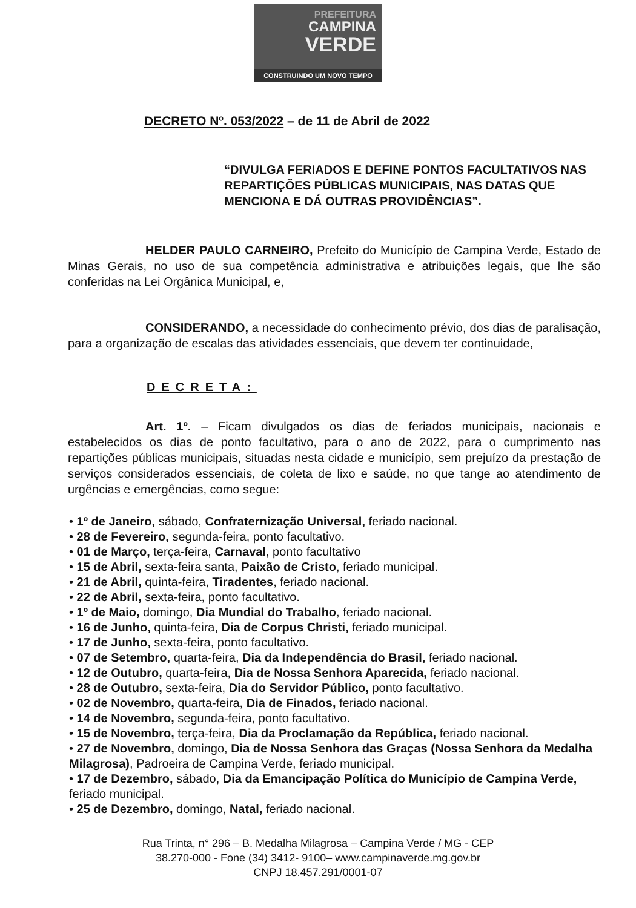PREFEITURA
CAMPINA
VERDE
CONSTRUINDO UM NOVO TEMPO
DECRETO Nº. 053/2022 – de 11 de Abril de 2022
“DIVULGA FERIADOS E DEFINE PONTOS FACULTATIVOS NAS REPARTIÇÕES PÚBLICAS MUNICIPAIS, NAS DATAS QUE MENCIONA E DÁ OUTRAS PROVIDÊNCIAS”.
HELDER PAULO CARNEIRO, Prefeito do Município de Campina Verde, Estado de Minas Gerais, no uso de sua competência administrativa e atribuições legais, que lhe são conferidas na Lei Orgânica Municipal, e,
CONSIDERANDO, a necessidade do conhecimento prévio, dos dias de paralisação, para a organização de escalas das atividades essenciais, que devem ter continuidade,
DECRETA:
Art. 1º. – Ficam divulgados os dias de feriados municipais, nacionais e estabelecidos os dias de ponto facultativo, para o ano de 2022, para o cumprimento nas repartições públicas municipais, situadas nesta cidade e município, sem prejuízo da prestação de serviços considerados essenciais, de coleta de lixo e saúde, no que tange ao atendimento de urgências e emergências, como segue:
• 1º de Janeiro, sábado, Confraternização Universal, feriado nacional.
• 28 de Fevereiro, segunda-feira, ponto facultativo.
• 01 de Março, terça-feira, Carnaval, ponto facultativo
• 15 de Abril, sexta-feira santa, Paixão de Cristo, feriado municipal.
• 21 de Abril, quinta-feira, Tiradentes, feriado nacional.
• 22 de Abril, sexta-feira, ponto facultativo.
• 1º de Maio, domingo, Dia Mundial do Trabalho, feriado nacional.
• 16 de Junho, quinta-feira, Dia de Corpus Christi, feriado municipal.
• 17 de Junho, sexta-feira, ponto facultativo.
• 07 de Setembro, quarta-feira, Dia da Independência do Brasil, feriado nacional.
• 12 de Outubro, quarta-feira, Dia de Nossa Senhora Aparecida, feriado nacional.
• 28 de Outubro, sexta-feira, Dia do Servidor Público, ponto facultativo.
• 02 de Novembro, quarta-feira, Dia de Finados, feriado nacional.
• 14 de Novembro, segunda-feira, ponto facultativo.
• 15 de Novembro, terça-feira, Dia da Proclamação da República, feriado nacional.
• 27 de Novembro, domingo, Dia de Nossa Senhora das Graças (Nossa Senhora da Medalha Milagrosa), Padroeira de Campina Verde, feriado municipal.
• 17 de Dezembro, sábado, Dia da Emancipação Política do Município de Campina Verde, feriado municipal.
• 25 de Dezembro, domingo, Natal, feriado nacional.
Rua Trinta, n° 296 – B. Medalha Milagrosa – Campina Verde / MG - CEP
38.270-000 - Fone (34) 3412- 9100– www.campinaverde.mg.gov.br
CNPJ 18.457.291/0001-07